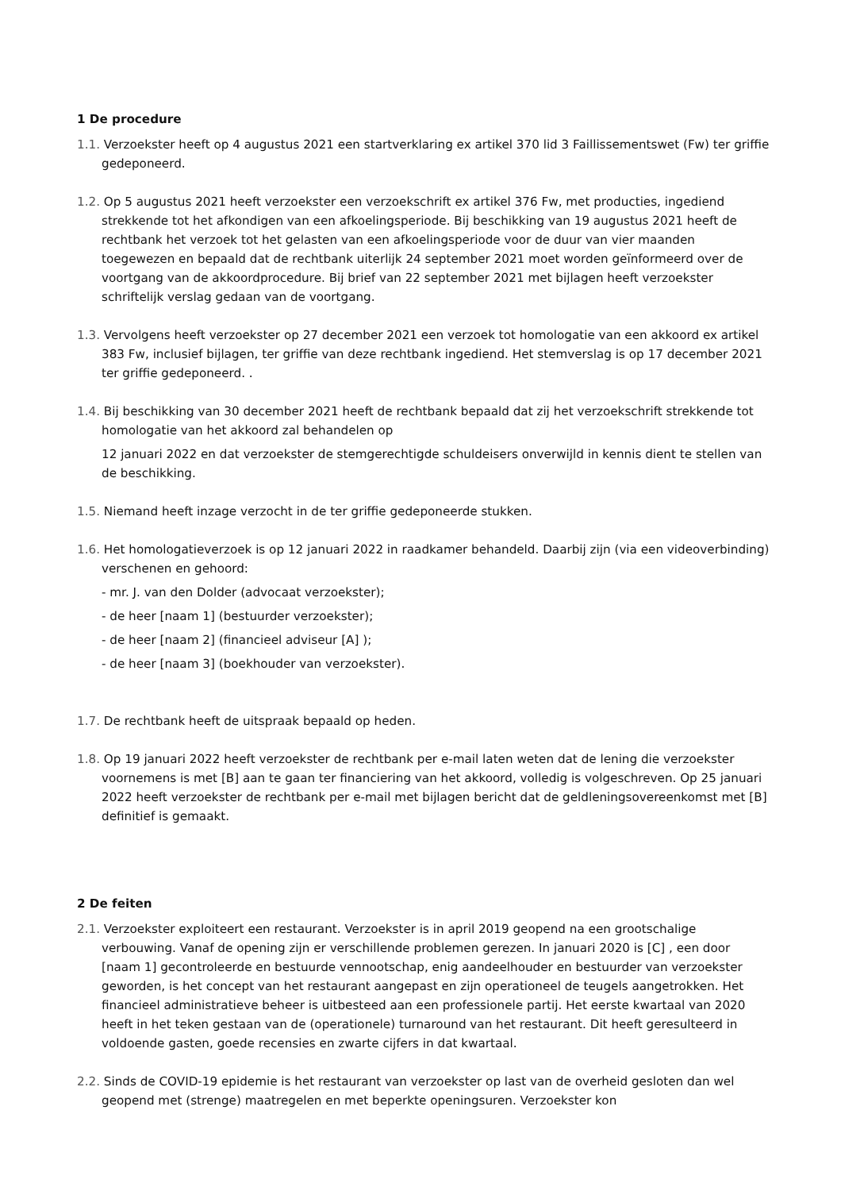1 De procedure
1.1. Verzoekster heeft op 4 augustus 2021 een startverklaring ex artikel 370 lid 3 Faillissementswet (Fw) ter griffie gedeponeerd.
1.2. Op 5 augustus 2021 heeft verzoekster een verzoekschrift ex artikel 376 Fw, met producties, ingediend strekkende tot het afkondigen van een afkoelingsperiode. Bij beschikking van 19 augustus 2021 heeft de rechtbank het verzoek tot het gelasten van een afkoelingsperiode voor de duur van vier maanden toegewezen en bepaald dat de rechtbank uiterlijk 24 september 2021 moet worden geïnformeerd over de voortgang van de akkoordprocedure. Bij brief van 22 september 2021 met bijlagen heeft verzoekster schriftelijk verslag gedaan van de voortgang.
1.3. Vervolgens heeft verzoekster op 27 december 2021 een verzoek tot homologatie van een akkoord ex artikel 383 Fw, inclusief bijlagen, ter griffie van deze rechtbank ingediend. Het stemverslag is op 17 december 2021 ter griffie gedeponeerd. .
1.4. Bij beschikking van 30 december 2021 heeft de rechtbank bepaald dat zij het verzoekschrift strekkende tot homologatie van het akkoord zal behandelen op
12 januari 2022 en dat verzoekster de stemgerechtigde schuldeisers onverwijld in kennis dient te stellen van de beschikking.
1.5. Niemand heeft inzage verzocht in de ter griffie gedeponeerde stukken.
1.6. Het homologatieverzoek is op 12 januari 2022 in raadkamer behandeld. Daarbij zijn (via een videoverbinding) verschenen en gehoord:
- mr. J. van den Dolder (advocaat verzoekster);
- de heer [naam 1] (bestuurder verzoekster);
- de heer [naam 2] (financieel adviseur [A] );
- de heer [naam 3] (boekhouder van verzoekster).
1.7. De rechtbank heeft de uitspraak bepaald op heden.
1.8. Op 19 januari 2022 heeft verzoekster de rechtbank per e-mail laten weten dat de lening die verzoekster voornemens is met [B] aan te gaan ter financiering van het akkoord, volledig is volgeschreven. Op 25 januari 2022 heeft verzoekster de rechtbank per e-mail met bijlagen bericht dat de geldleningsovereenkomst met [B] definitief is gemaakt.
2 De feiten
2.1. Verzoekster exploiteert een restaurant. Verzoekster is in april 2019 geopend na een grootschalige verbouwing. Vanaf de opening zijn er verschillende problemen gerezen. In januari 2020 is [C] , een door [naam 1] gecontroleerde en bestuurde vennootschap, enig aandeelhouder en bestuurder van verzoekster geworden, is het concept van het restaurant aangepast en zijn operationeel de teugels aangetrokken. Het financieel administratieve beheer is uitbesteed aan een professionele partij. Het eerste kwartaal van 2020 heeft in het teken gestaan van de (operationele) turnaround van het restaurant. Dit heeft geresulteerd in voldoende gasten, goede recensies en zwarte cijfers in dat kwartaal.
2.2. Sinds de COVID-19 epidemie is het restaurant van verzoekster op last van de overheid gesloten dan wel geopend met (strenge) maatregelen en met beperkte openingsuren. Verzoekster kon